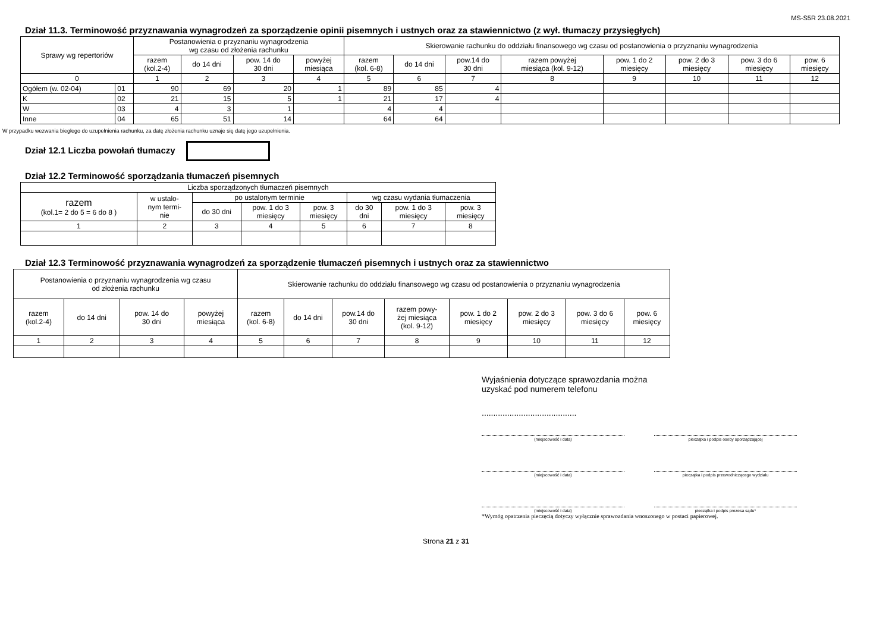MS-S5R 23.08.2021
Dział 11.3. Terminowość przyznawania wynagrodzeń za sporządzenie opinii pisemnych i ustnych oraz za stawiennictwo (z wył. tłumaczy przysięgłych)
| Sprawy wg repertoriów | | Postanowienia o przyznaniu wynagrodzenia wg czasu od złożenia rachunku | | | | Skierowanie rachunku do oddziału finansowego wg czasu od postanowienia o przyznaniu wynagrodzenia | | | | | | | |
| --- | --- | --- | --- | --- | --- | --- | --- | --- | --- | --- | --- | --- | --- |
| | | razem (kol.2-4) | do 14 dni | pow. 14 do 30 dni | powyżej miesiąca | razem (kol. 6-8) | do 14 dni | pow.14 do 30 dni | razem powyżej miesiąca (kol. 9-12) | pow. 1 do 2 miesięcy | pow. 2 do 3 miesięcy | pow. 3 do 6 miesięcy | pow. 6 miesięcy |
| 0 | | 1 | 2 | 3 | 4 | 5 | 6 | 7 | 8 | 9 | 10 | 11 | 12 |
| Ogółem (w. 02-04) | 01 | 90 | 69 | 20 | 1 | 89 | 85 | 4 | | | | | |
| K | 02 | 21 | 15 | 5 | 1 | 21 | 17 | 4 | | | | | |
| W | 03 | 4 | 3 | 1 | | 4 | 4 | | | | | | |
| Inne | 04 | 65 | 51 | 14 | | 64 | 64 | | | | | | |
W przypadku wezwania biegłego do uzupełnienia rachunku, za datę złożenia rachunku uznaje się datę jego uzupełnienia.
Dział 12.1 Liczba powołań tłumaczy
Dział 12.2 Terminowość sporządzania tłumaczeń pisemnych
| Liczba sporządzonych tłumaczeń pisemnych | | | | | | | |
| --- | --- | --- | --- | --- | --- | --- | --- |
| razem (kol.1= 2 do 5 = 6 do 8 ) | w ustalo- nym termi- nie | po ustalonym terminie | | | wg czasu wydania tłumaczenia | | |
| | | do 30 dni | pow. 1 do 3 miesięcy | pow. 3 miesięcy | do 30 dni | pow. 1 do 3 miesięcy | pow. 3 miesięcy |
| 1 | 2 | 3 | 4 | 5 | 6 | 7 | 8 |
Dział 12.3 Terminowość przyznawania wynagrodzeń za sporządzenie tłumaczeń pisemnych i ustnych oraz za stawiennictwo
| Postanowienia o przyznaniu wynagrodzenia wg czasu od złożenia rachunku | | | | Skierowanie rachunku do oddziału finansowego wg czasu od postanowienia o przyznaniu wynagrodzenia | | | | | | | |
| --- | --- | --- | --- | --- | --- | --- | --- | --- | --- | --- | --- |
| razem (kol.2-4) | do 14 dni | pow. 14 do 30 dni | powyżej miesiąca | razem (kol. 6-8) | do 14 dni | pow.14 do 30 dni | razem powy- żej miesiąca (kol. 9-12) | pow. 1 do 2 miesięcy | pow. 2 do 3 miesięcy | pow. 3 do 6 miesięcy | pow. 6 miesięcy |
| 1 | 2 | 3 | 4 | 5 | 6 | 7 | 8 | 9 | 10 | 11 | 12 |
Wyjaśnienia dotyczące sprawozdania można
uzyskać pod numerem telefonu
.........................................
(miejscowość i data) pieczątka i podpis osoby sporządzającej
(miejscowość i data) pieczątka i podpis przewodniczącego wydziału
(miejscowość i data) pieczątka i podpis prezesa sądu*
*Wymóg opatrzenia pieczęcią dotyczy wyłącznie sprawozdania wnoszonego w postaci papierowej.
Strona 21 z 31